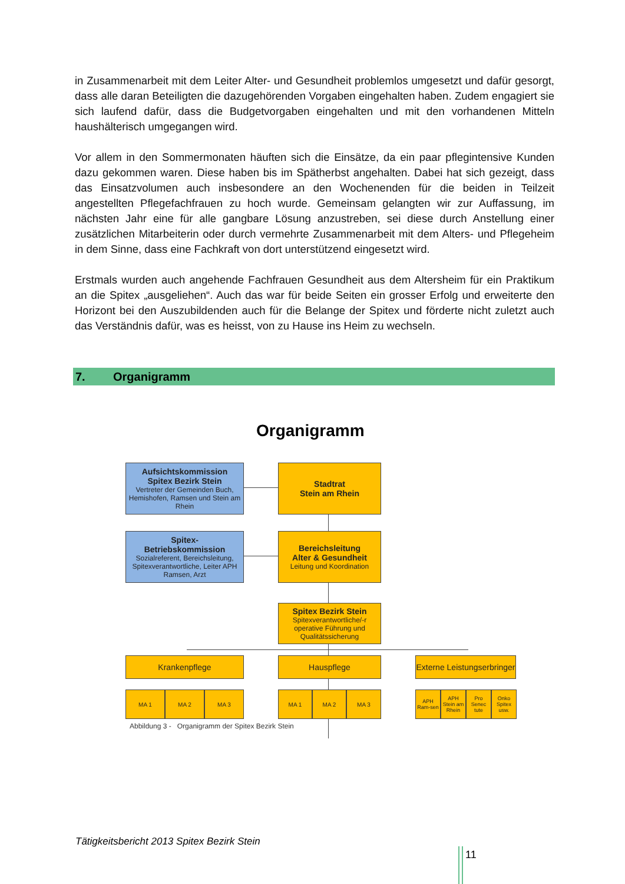in Zusammenarbeit mit dem Leiter Alter- und Gesundheit problemlos umgesetzt und dafür gesorgt, dass alle daran Beteiligten die dazugehörenden Vorgaben eingehalten haben. Zudem engagiert sie sich laufend dafür, dass die Budgetvorgaben eingehalten und mit den vorhandenen Mitteln haushälterisch umgegangen wird.
Vor allem in den Sommermonaten häuften sich die Einsätze, da ein paar pflegintensive Kunden dazu gekommen waren. Diese haben bis im Spätherbst angehalten. Dabei hat sich gezeigt, dass das Einsatzvolumen auch insbesondere an den Wochenenden für die beiden in Teilzeit angestellten Pflegefachfrauen zu hoch wurde. Gemeinsam gelangten wir zur Auffassung, im nächsten Jahr eine für alle gangbare Lösung anzustreben, sei diese durch Anstellung einer zusätzlichen Mitarbeiterin oder durch vermehrte Zusammenarbeit mit dem Alters- und Pflegeheim in dem Sinne, dass eine Fachkraft von dort unterstützend eingesetzt wird.
Erstmals wurden auch angehende Fachfrauen Gesundheit aus dem Altersheim für ein Praktikum an die Spitex „ausgeliehen“. Auch das war für beide Seiten ein grosser Erfolg und erweiterte den Horizont bei den Auszubildenden auch für die Belange der Spitex und förderte nicht zuletzt auch das Verständnis dafür, was es heisst, von zu Hause ins Heim zu wechseln.
7. Organigramm
Organigramm
Aufsichtskommission
Spitex Bezirk Stein
Vertreter der Gemeinden Buch, Hemishofen, Ramsen und Stein am Rhein
Stadtrat
Stein am Rhein
Spitex-
Betriebskommission
Sozialreferent, Bereichsleitung, Spitexverantwortliche, Leiter APH Ramsen, Arzt
Bereichsleitung
Alter & Gesundheit
Leitung und Koordination
Spitex Bezirk Stein
Spitexverantwortliche/-r operative Führung und Qualitätssicherung
Krankenpflege Hauspflege
Externe Leistungserbringer
MA 1 MA 2 MA 3 MA 1 MA 2 MA 3
APH Ram-sen
APH Stein am Rhein
Pro Senec tute
Onko Spitex usw.
Abbildung 3 - Organigramm der Spitex Bezirk Stein
Tätigkeitsbericht 2013 Spitex Bezirk Stein
11